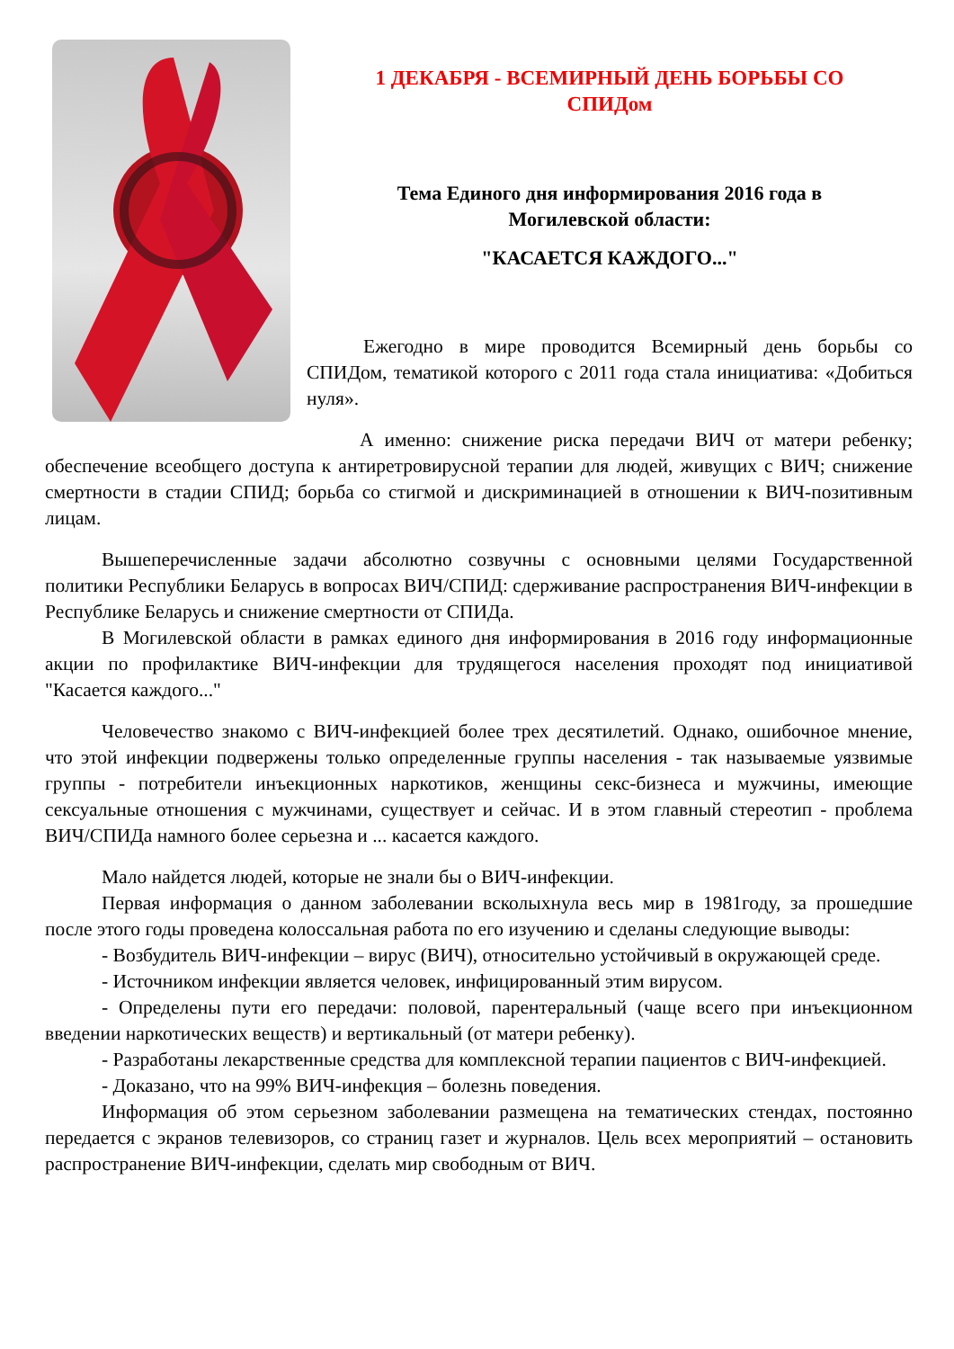1 ДЕКАБРЯ - ВСЕМИРНЫЙ ДЕНЬ БОРЬБЫ СО
СПИДом
Тема Единого дня информирования 2016 года в
Могилевской области:
"КАСАЕТСЯ КАЖДОГО..."
Ежегодно в мире проводится Всемирный день борьбы со СПИДом, тематикой которого с 2011 года стала инициатива: «Добиться нуля».
А именно: снижение риска передачи ВИЧ от матери ребенку; обеспечение всеобщего доступа к антиретровирусной терапии для людей, живущих с ВИЧ; снижение смертности в стадии СПИД; борьба со стигмой и дискриминацией в отношении к ВИЧ-позитивным лицам.
Вышеперечисленные задачи абсолютно созвучны с основными целями Государственной политики Республики Беларусь в вопросах ВИЧ/СПИД: сдерживание распространения ВИЧ-инфекции в Республике Беларусь и снижение смертности от СПИДа.
В Могилевской области в рамках единого дня информирования в 2016 году информационные акции по профилактике ВИЧ-инфекции для трудящегося населения проходят под инициативой "Касается каждого..."
Человечество знакомо с ВИЧ-инфекцией более трех десятилетий. Однако, ошибочное мнение, что этой инфекции подвержены только определенные группы населения - так называемые уязвимые группы - потребители инъекционных наркотиков, женщины секс-бизнеса и мужчины, имеющие сексуальные отношения с мужчинами, существует и сейчас. И в этом главный стереотип - проблема ВИЧ/СПИДа намного более серьезна и ... касается каждого.
Мало найдется людей, которые не знали бы о ВИЧ-инфекции.
Первая информация о данном заболевании всколыхнула весь мир в 1981году, за прошедшие после этого годы проведена колоссальная работа по его изучению и сделаны следующие выводы:
- Возбудитель ВИЧ-инфекции – вирус (ВИЧ), относительно устойчивый в окружающей среде.
- Источником инфекции является человек, инфицированный этим вирусом.
- Определены пути его передачи: половой, парентеральный (чаще всего при инъекционном введении наркотических веществ) и вертикальный (от матери ребенку).
- Разработаны лекарственные средства для комплексной терапии пациентов с ВИЧ-инфекцией.
- Доказано, что на 99% ВИЧ-инфекция – болезнь поведения.
Информация об этом серьезном заболевании размещена на тематических стендах, постоянно передается с экранов телевизоров, со страниц газет и журналов. Цель всех мероприятий – остановить распространение ВИЧ-инфекции, сделать мир свободным от ВИЧ.